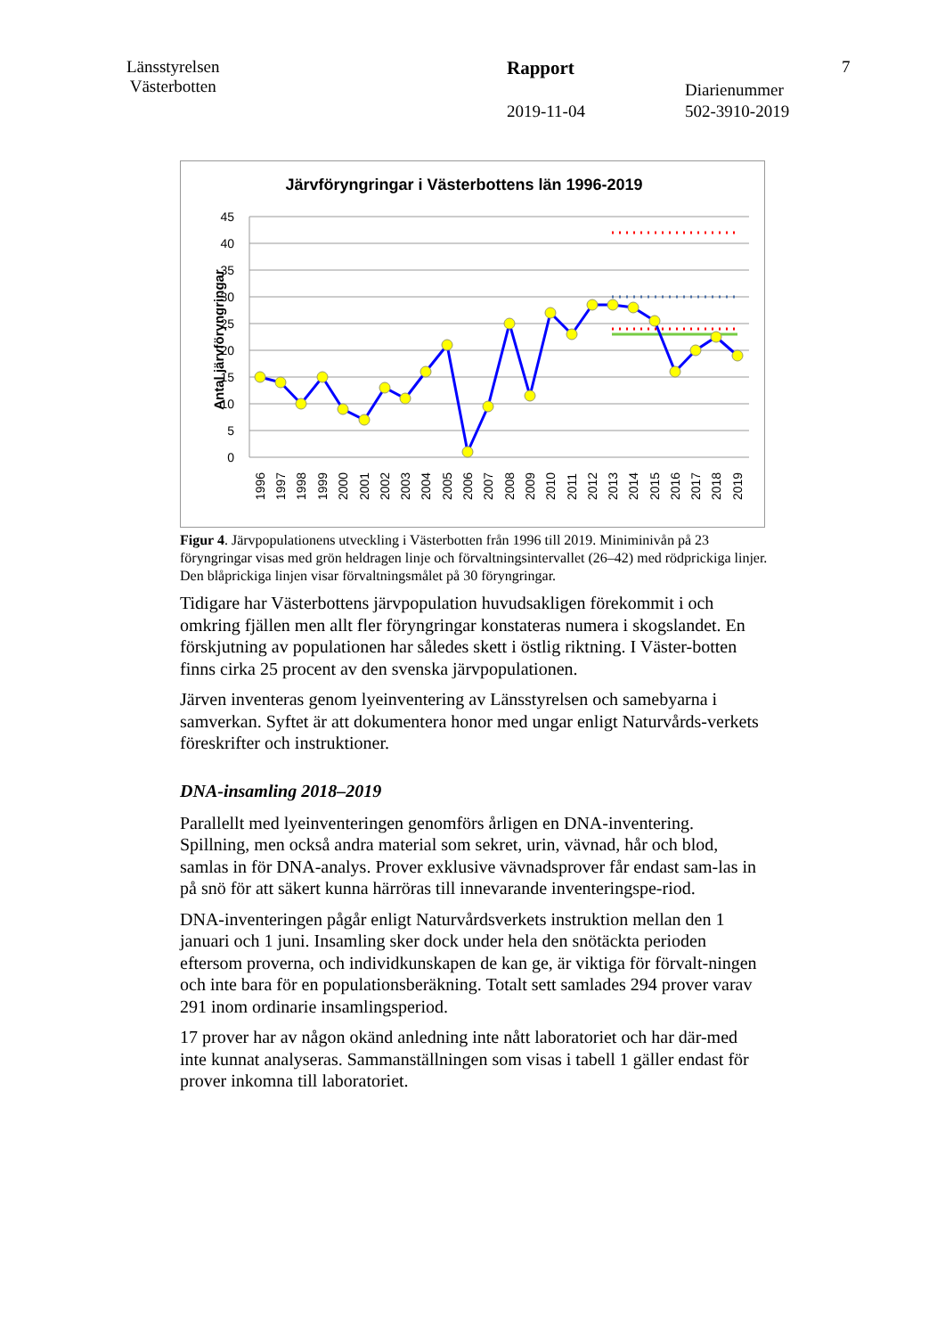Länsstyrelsen
Västerbotten
Rapport 7
Diarienummer
2019-11-04 502-3910-2019
Järvföryngringar i Västerbottens län 1996-2019
Antal järvföryngringar
45
40
35
30
25
20
15
10
5
0
1996
1997
1998
1999
2000
2001
2002
2003
2004
2005
2006
2007
2008
2009
2010
2011
2012
2013
2014
2015
2016
2017
2018
2019
Figur 4. Järvpopulationens utveckling i Västerbotten från 1996 till 2019. Miniminivån på 23 föryngringar visas med grön heldragen linje och förvaltningsintervallet (26–42) med rödprickiga linjer. Den blåprickiga linjen visar förvaltningsmålet på 30 föryngringar.
Tidigare har Västerbottens järvpopulation huvudsakligen förekommit i och omkring fjällen men allt fler föryngringar konstateras numera i skogslandet. En förskjutning av populationen har således skett i östlig riktning. I Väster-botten finns cirka 25 procent av den svenska järvpopulationen.
Järven inventeras genom lyeinventering av Länsstyrelsen och samebyarna i samverkan. Syftet är att dokumentera honor med ungar enligt Naturvårds-verkets föreskrifter och instruktioner.
DNA-insamling 2018–2019
Parallellt med lyeinventeringen genomförs årligen en DNA-inventering. Spillning, men också andra material som sekret, urin, vävnad, hår och blod, samlas in för DNA-analys. Prover exklusive vävnadsprover får endast sam-las in på snö för att säkert kunna härröras till innevarande inventeringspe-riod.
DNA-inventeringen pågår enligt Naturvårdsverkets instruktion mellan den 1 januari och 1 juni. Insamling sker dock under hela den snötäckta perioden eftersom proverna, och individkunskapen de kan ge, är viktiga för förvalt-ningen och inte bara för en populationsberäkning. Totalt sett samlades 294 prover varav 291 inom ordinarie insamlingsperiod.
17 prover har av någon okänd anledning inte nått laboratoriet och har där-med inte kunnat analyseras. Sammanställningen som visas i tabell 1 gäller endast för prover inkomna till laboratoriet.